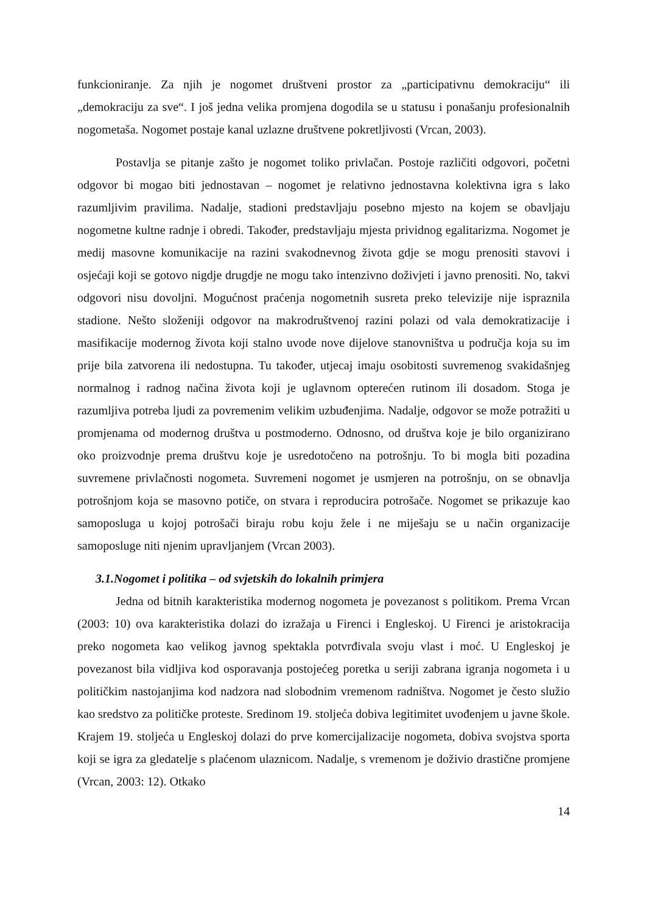funkcioniranje. Za njih je nogomet društveni prostor za „participativnu demokraciju“ ili „demokraciju za sve“. I još jedna velika promjena dogodila se u statusu i ponašanju profesionalnih nogometaša. Nogomet postaje kanal uzlazne društvene pokretljivosti (Vrcan, 2003).
Postavlja se pitanje zašto je nogomet toliko privlačan. Postoje različiti odgovori, početni odgovor bi mogao biti jednostavan – nogomet je relativno jednostavna kolektivna igra s lako razumljivim pravilima. Nadalje, stadioni predstavljaju posebno mjesto na kojem se obavljaju nogometne kultne radnje i obredi. Također, predstavljaju mjesta prividnog egalitarizma. Nogomet je medij masovne komunikacije na razini svakodnevnog života gdje se mogu prenositi stavovi i osjećaji koji se gotovo nigdje drugdje ne mogu tako intenzivno doživjeti i javno prenositi. No, takvi odgovori nisu dovoljni. Mogućnost praćenja nogometnih susreta preko televizije nije ispraznila stadione. Nešto složeniji odgovor na makrodruštvenoj razini polazi od vala demokratizacije i masifikacije modernog života koji stalno uvode nove dijelove stanovništva u područja koja su im prije bila zatvorena ili nedostupna. Tu također, utjecaj imaju osobitosti suvremenog svakidašnjeg normalnog i radnog načina života koji je uglavnom opterećen rutinom ili dosadom. Stoga je razumljiva potreba ljudi za povremenim velikim uzbuđenjima. Nadalje, odgovor se može potražiti u promjenama od modernog društva u postmoderno. Odnosno, od društva koje je bilo organizirano oko proizvodnje prema društvu koje je usredotočeno na potrošnju. To bi mogla biti pozadina suvremene privlačnosti nogometa. Suvremeni nogomet je usmjeren na potrošnju, on se obnavlja potrošnjom koja se masovno potiče, on stvara i reproducira potrošače. Nogomet se prikazuje kao samoposluga u kojoj potrošači biraju robu koju žele i ne miješaju se u način organizacije samoposluge niti njenim upravljanjem (Vrcan 2003).
3.1.Nogomet i politika – od svjetskih do lokalnih primjera
Jedna od bitnih karakteristika modernog nogometa je povezanost s politikom. Prema Vrcan (2003: 10) ova karakteristika dolazi do izražaja u Firenci i Engleskoj. U Firenci je aristokracija preko nogometa kao velikog javnog spektakla potvrđivala svoju vlast i moć. U Engleskoj je povezanost bila vidljiva kod osporavanja postojećeg poretka u seriji zabrana igranja nogometa i u političkim nastojanjima kod nadzora nad slobodnim vremenom radništva. Nogomet je često služio kao sredstvo za političke proteste. Sredinom 19. stoljeća dobiva legitimitet uvođenjem u javne škole. Krajem 19. stoljeća u Engleskoj dolazi do prve komercijalizacije nogometa, dobiva svojstva sporta koji se igra za gledatelje s plaćenom ulaznicom. Nadalje, s vremenom je doživio drastične promjene (Vrcan, 2003: 12). Otkako
14